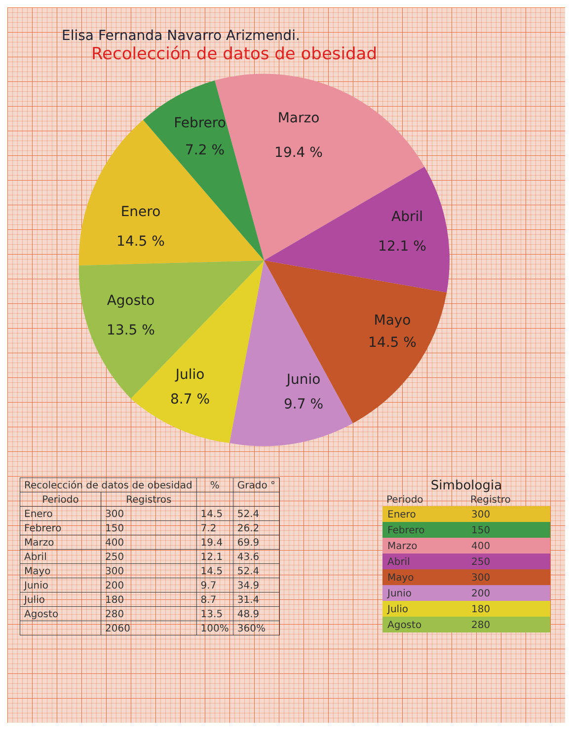Elisa Fernanda Navarro Arizmendi.
Recolección de datos de obesidad
Febrero
7.2 %
Marzo
19.4 %
Abril
12.1 %
Mayo
14.5 %
Junio
9.7 %
Julio
8.7 %
Agosto
13.5 %
Enero
14.5 %
| Recolección de datos de obesidad | | % | Grado ° |
| --- | --- | --- | --- |
| Periodo | Registros | | |
| Enero | 300 | 14.5 | 52.4 |
| Febrero | 150 | 7.2 | 26.2 |
| Marzo | 400 | 19.4 | 69.9 |
| Abril | 250 | 12.1 | 43.6 |
| Mayo | 300 | 14.5 | 52.4 |
| Junio | 200 | 9.7 | 34.9 |
| Julio | 180 | 8.7 | 31.4 |
| Agosto | 280 | 13.5 | 48.9 |
| | 2060 | 100% | 360% |
Simbologia
| Periodo | Registro |
| --- | --- |
| Enero | 300 |
| Febrero | 150 |
| Marzo | 400 |
| Abril | 250 |
| Mayo | 300 |
| Junio | 200 |
| Julio | 180 |
| Agosto | 280 |